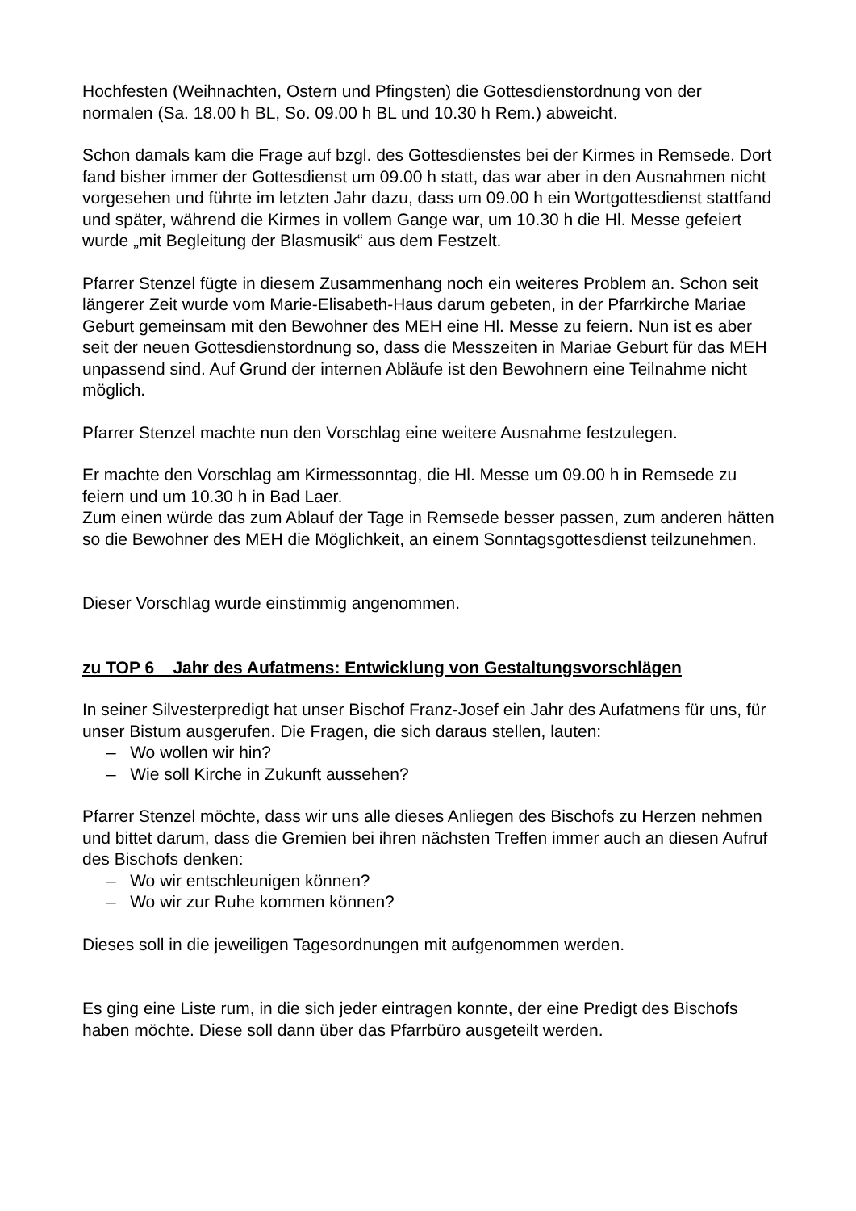Hochfesten (Weihnachten, Ostern und Pfingsten) die Gottesdienstordnung von der normalen (Sa. 18.00 h BL, So. 09.00 h BL und 10.30 h Rem.) abweicht.
Schon damals kam die Frage auf bzgl. des Gottesdienstes bei der Kirmes in Remsede. Dort fand bisher immer der Gottesdienst um 09.00 h statt, das war aber in den Ausnahmen nicht vorgesehen und führte im letzten Jahr dazu, dass um 09.00 h ein Wortgottesdienst stattfand und später, während die Kirmes in vollem Gange war, um 10.30 h die Hl. Messe gefeiert wurde „mit Begleitung der Blasmusik“ aus dem Festzelt.
Pfarrer Stenzel fügte in diesem Zusammenhang noch ein weiteres Problem an. Schon seit längerer Zeit wurde vom Marie-Elisabeth-Haus darum gebeten, in der Pfarrkirche Mariae Geburt gemeinsam mit den Bewohner des MEH eine Hl. Messe zu feiern. Nun ist es aber seit der neuen Gottesdienstordnung so, dass die Messzeiten in Mariae Geburt für das MEH unpassend sind. Auf Grund der internen Abläufe ist den Bewohnern eine Teilnahme nicht möglich.
Pfarrer Stenzel machte nun den Vorschlag eine weitere Ausnahme festzulegen.
Er machte den Vorschlag am Kirmessonntag, die Hl. Messe um 09.00 h in Remsede zu feiern und um 10.30 h in Bad Laer.
Zum einen würde das zum Ablauf der Tage in Remsede besser passen, zum anderen hätten so die Bewohner des MEH die Möglichkeit, an einem Sonntagsgottesdienst teilzunehmen.
Dieser Vorschlag wurde einstimmig angenommen.
zu TOP 6 Jahr des Aufatmens: Entwicklung von Gestaltungsvorschlägen
In seiner Silvesterpredigt hat unser Bischof Franz-Josef ein Jahr des Aufatmens für uns, für unser Bistum ausgerufen. Die Fragen, die sich daraus stellen, lauten:
– Wo wollen wir hin?
– Wie soll Kirche in Zukunft aussehen?
Pfarrer Stenzel möchte, dass wir uns alle dieses Anliegen des Bischofs zu Herzen nehmen und bittet darum, dass die Gremien bei ihren nächsten Treffen immer auch an diesen Aufruf des Bischofs denken:
– Wo wir entschleunigen können?
– Wo wir zur Ruhe kommen können?
Dieses soll in die jeweiligen Tagesordnungen mit aufgenommen werden.
Es ging eine Liste rum, in die sich jeder eintragen konnte, der eine Predigt des Bischofs haben möchte. Diese soll dann über das Pfarrbüro ausgeteilt werden.